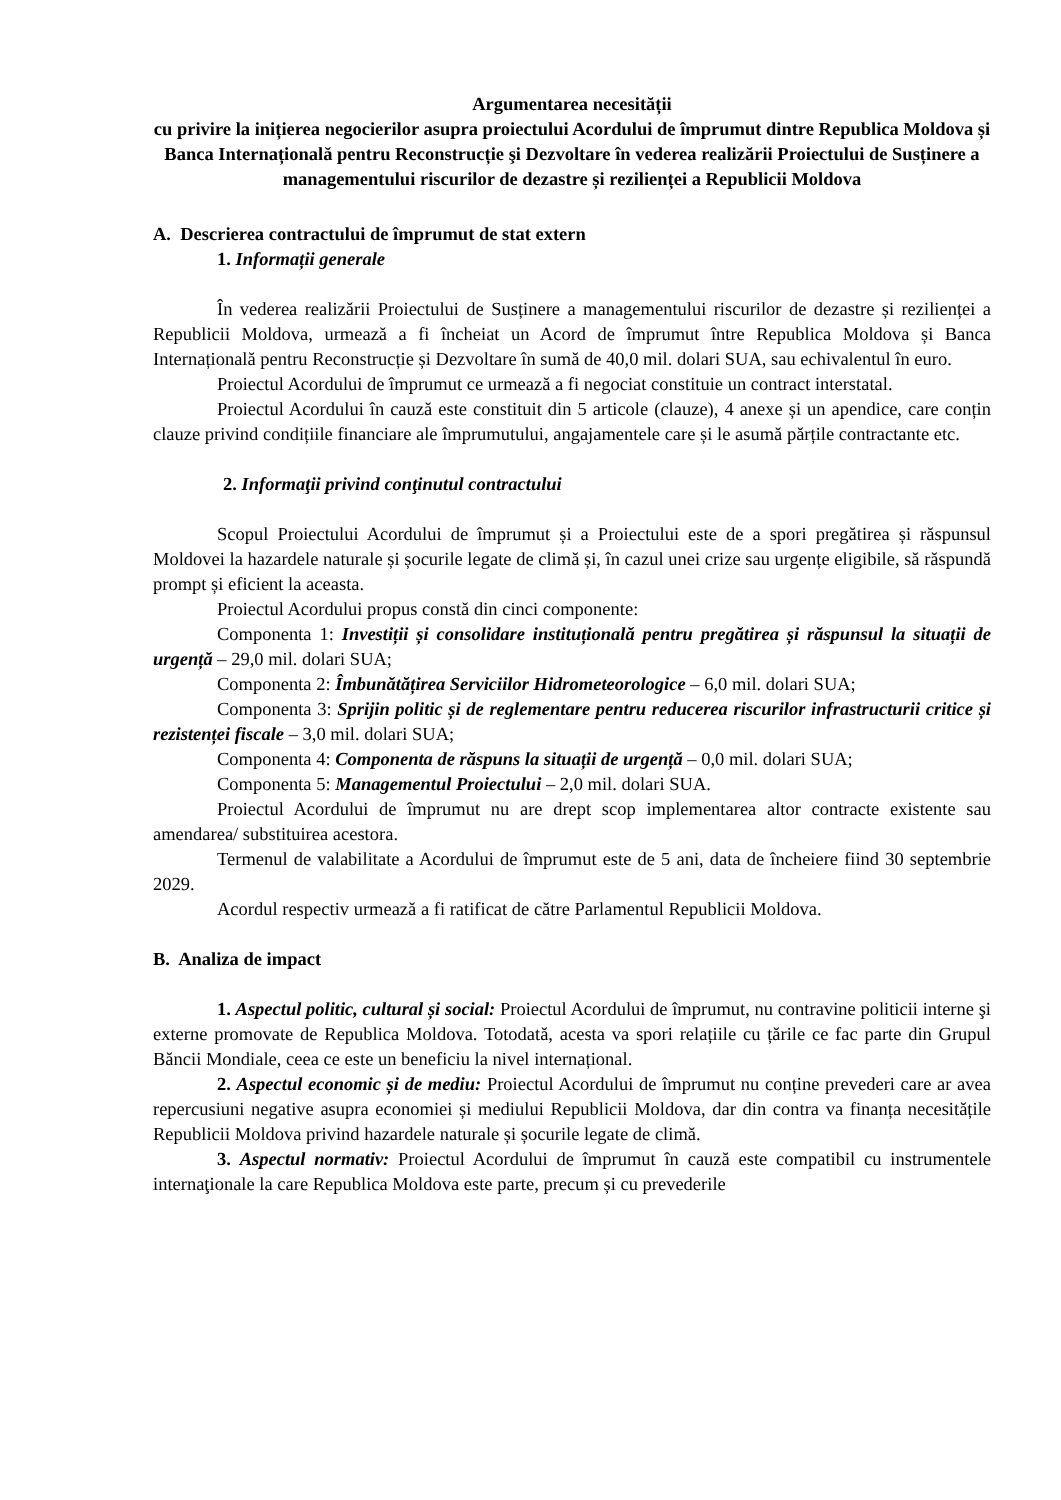Argumentarea necesității
cu privire la inițierea negocierilor asupra proiectului Acordului de împrumut dintre Republica Moldova și Banca Internațională pentru Reconstrucție şi Dezvoltare în vederea realizării Proiectului de Susținere a managementului riscurilor de dezastre și rezilienței a Republicii Moldova
A. Descrierea contractului de împrumut de stat extern
1. Informații generale
În vederea realizării Proiectului de Susținere a managementului riscurilor de dezastre și rezilienței a Republicii Moldova, urmează a fi încheiat un Acord de împrumut între Republica Moldova și Banca Internațională pentru Reconstrucție și Dezvoltare în sumă de 40,0 mil. dolari SUA, sau echivalentul în euro.
Proiectul Acordului de împrumut ce urmează a fi negociat constituie un contract interstatal.
Proiectul Acordului în cauză este constituit din 5 articole (clauze), 4 anexe și un apendice, care conțin clauze privind condițiile financiare ale împrumutului, angajamentele care și le asumă părțile contractante etc.
2. Informaţii privind conţinutul contractului
Scopul Proiectului Acordului de împrumut și a Proiectului este de a spori pregătirea și răspunsul Moldovei la hazardele naturale și șocurile legate de climă și, în cazul unei crize sau urgențe eligibile, să răspundă prompt și eficient la aceasta.
Proiectul Acordului propus constă din cinci componente:
Componenta 1: Investiții și consolidare instituțională pentru pregătirea și răspunsul la situații de urgență – 29,0 mil. dolari SUA;
Componenta 2: Îmbunătățirea Serviciilor Hidrometeorologice – 6,0 mil. dolari SUA;
Componenta 3: Sprijin politic și de reglementare pentru reducerea riscurilor infrastructurii critice și rezistenței fiscale – 3,0 mil. dolari SUA;
Componenta 4: Componenta de răspuns la situații de urgență – 0,0 mil. dolari SUA;
Componenta 5: Managementul Proiectului – 2,0 mil. dolari SUA.
Proiectul Acordului de împrumut nu are drept scop implementarea altor contracte existente sau amendarea/ substituirea acestora.
Termenul de valabilitate a Acordului de împrumut este de 5 ani, data de încheiere fiind 30 septembrie 2029.
Acordul respectiv urmează a fi ratificat de către Parlamentul Republicii Moldova.
B. Analiza de impact
1. Aspectul politic, cultural și social: Proiectul Acordului de împrumut, nu contravine politicii interne şi externe promovate de Republica Moldova. Totodată, acesta va spori relațiile cu țările ce fac parte din Grupul Băncii Mondiale, ceea ce este un beneficiu la nivel internațional.
2. Aspectul economic și de mediu: Proiectul Acordului de împrumut nu conține prevederi care ar avea repercusiuni negative asupra economiei și mediului Republicii Moldova, dar din contra va finanța necesitățile Republicii Moldova privind hazardele naturale și șocurile legate de climă.
3. Aspectul normativ: Proiectul Acordului de împrumut în cauză este compatibil cu instrumentele internaţionale la care Republica Moldova este parte, precum și cu prevederile